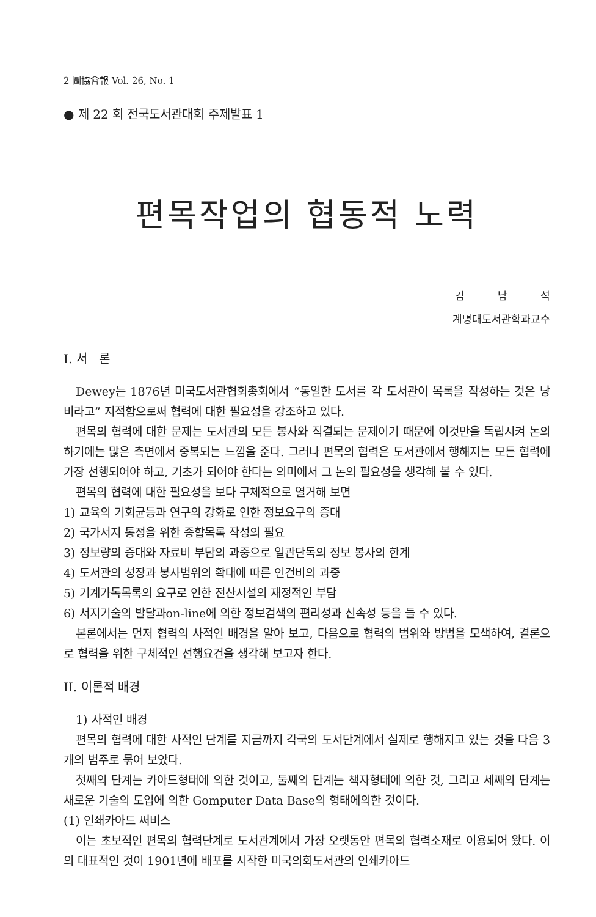2 圖協會報 Vol. 26, No. 1
● 제 22 회 전국도서관대회 주제발표 1
편목작업의 협동적 노력
김 남 석
계명대도서관학과교수
I. 서 론
Dewey는 1876년 미국도서관협회총회에서 “동일한 도서를 각 도서관이 목록을 작성하는 것은 낭비라고” 지적함으로써 협력에 대한 필요성을 강조하고 있다.
편목의 협력에 대한 문제는 도서관의 모든 봉사와 직결되는 문제이기 때문에 이것만을 독립시켜 논의하기에는 많은 측면에서 중복되는 느낌을 준다. 그러나 편목의 협력은 도서관에서 행해지는 모든 협력에 가장 선행되어야 하고, 기초가 되어야 한다는 의미에서 그 논의 필요성을 생각해 볼 수 있다.
편목의 협력에 대한 필요성을 보다 구체적으로 열거해 보면
1) 교육의 기회균등과 연구의 강화로 인한 정보요구의 증대
2) 국가서지 통정을 위한 종합목록 작성의 필요
3) 정보량의 증대와 자료비 부담의 과중으로 일관단독의 정보 봉사의 한계
4) 도서관의 성장과 봉사범위의 확대에 따른 인건비의 과중
5) 기계가독목록의 요구로 인한 전산시설의 재정적인 부담
6) 서지기술의 발달과on-line에 의한 정보검색의 편리성과 신속성 등을 들 수 있다.
본론에서는 먼저 협력의 사적인 배경을 알아 보고, 다음으로 협력의 범위와 방법을 모색하여, 결론으로 협력을 위한 구체적인 선행요건을 생각해 보고자 한다.
II. 이론적 배경
1) 사적인 배경
편목의 협력에 대한 사적인 단계를 지금까지 각국의 도서단계에서 실제로 행해지고 있는 것을 다음 3개의 범주로 묶어 보았다.
첫째의 단계는 카아드형태에 의한 것이고, 둘째의 단계는 책자형태에 의한 것, 그리고 세째의 단계는 새로운 기술의 도입에 의한 Gomputer Data Base의 형태에의한 것이다.
(1) 인쇄카아드 써비스
이는 초보적인 편목의 협력단계로 도서관계에서 가장 오랫동안 편목의 협력소재로 이용되어 왔다. 이의 대표적인 것이 1901년에 배포를 시작한 미국의회도서관의 인쇄카아드